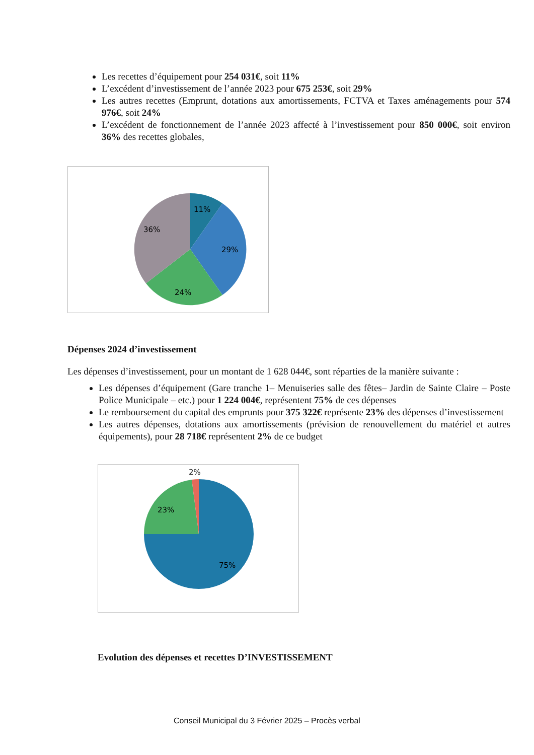Les recettes d’équipement pour 254 031€, soit 11%
L’excédent d’investissement de l’année 2023 pour 675 253€, soit 29%
Les autres recettes (Emprunt, dotations aux amortissements, FCTVA et Taxes aménagements pour 574 976€, soit 24%
L’excédent de fonctionnement de l’année 2023 affecté à l’investissement pour 850 000€, soit environ 36% des recettes globales,
11%
29%
24%
36%
Dépenses 2024 d’investissement
Les dépenses d’investissement, pour un montant de 1 628 044€, sont réparties de la manière suivante :
Les dépenses d’équipement (Gare tranche 1– Menuiseries salle des fêtes– Jardin de Sainte Claire – Poste Police Municipale – etc.) pour 1 224 004€, représentent 75% de ces dépenses
Le remboursement du capital des emprunts pour 375 322€ représente 23% des dépenses d’investissement
Les autres dépenses, dotations aux amortissements (prévision de renouvellement du matériel et autres équipements), pour 28 718€ représentent 2% de ce budget
2%
23%
75%
Evolution des dépenses et recettes D’INVESTISSEMENT
Conseil Municipal du 3 Février 2025 – Procès verbal